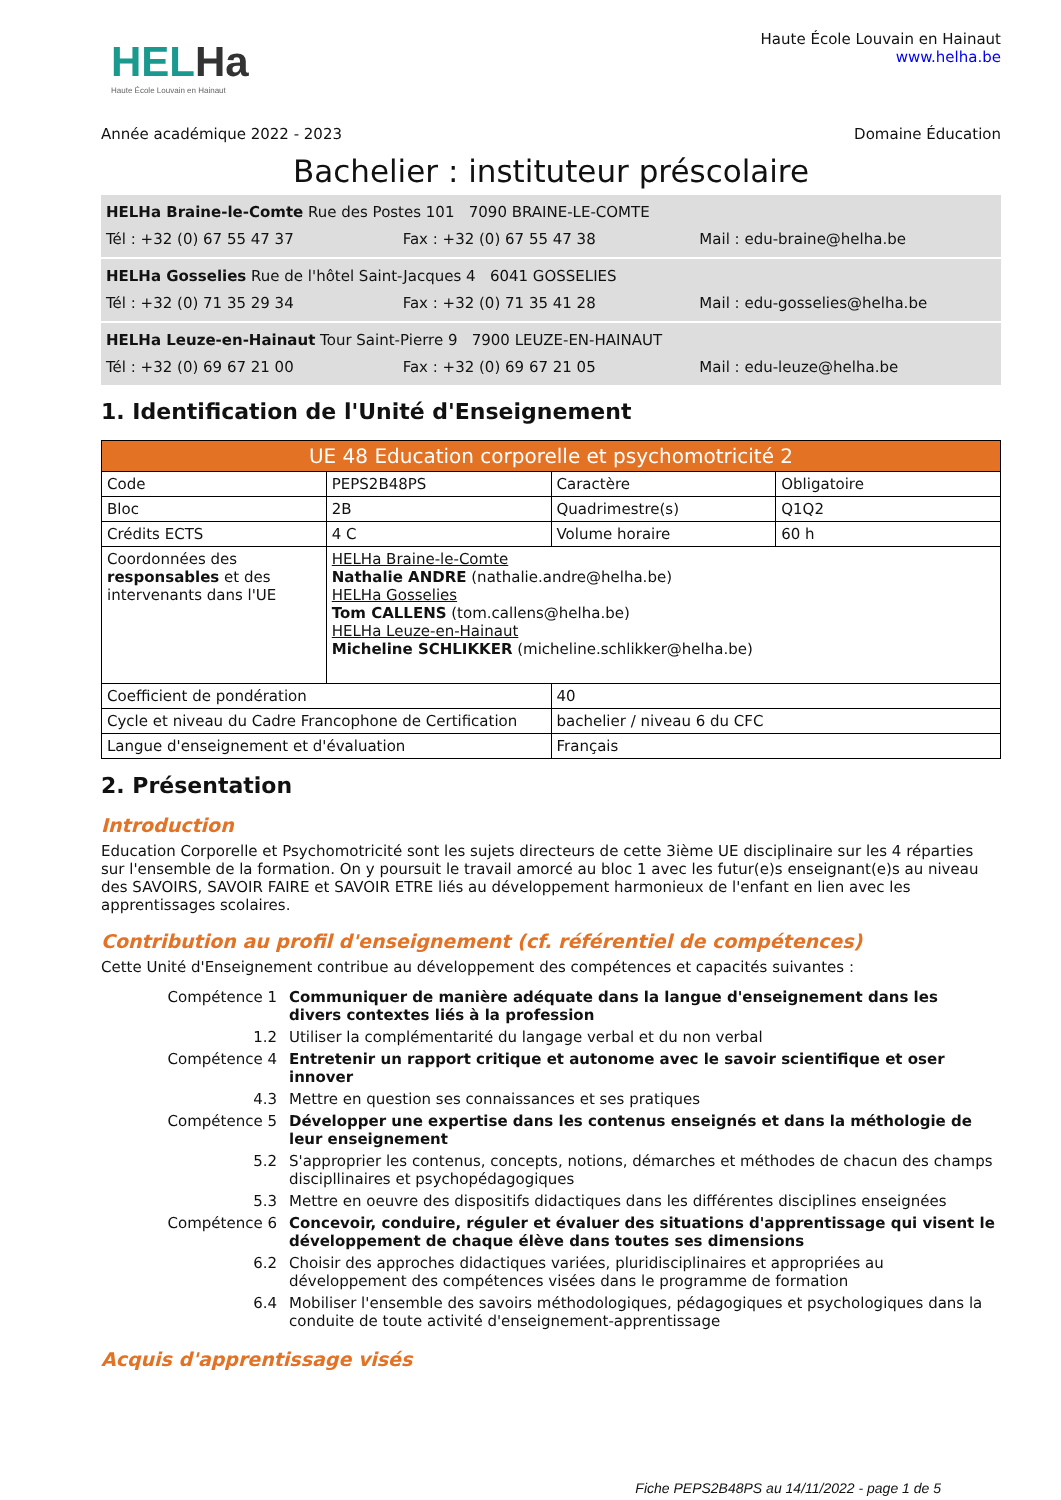HELHa
Haute École Louvain en Hainaut
Haute École Louvain en Hainaut
www.helha.be
Année académique 2022 - 2023 Domaine Éducation
Bachelier : instituteur préscolaire
HELHa Braine-le-Comte Rue des Postes 101 7090 BRAINE-LE-COMTE
Tél : +32 (0) 67 55 47 37 Fax : +32 (0) 67 55 47 38 Mail : edu-braine@helha.be
HELHa Gosselies Rue de l'hôtel Saint-Jacques 4 6041 GOSSELIES
Tél : +32 (0) 71 35 29 34 Fax : +32 (0) 71 35 41 28 Mail : edu-gosselies@helha.be
HELHa Leuze-en-Hainaut Tour Saint-Pierre 9 7900 LEUZE-EN-HAINAUT
Tél : +32 (0) 69 67 21 00 Fax : +32 (0) 69 67 21 05 Mail : edu-leuze@helha.be
1. Identification de l'Unité d'Enseignement
| UE 48 Education corporelle et psychomotricité 2 | | | |
| Code | PEPS2B48PS | Caractère | Obligatoire |
| Bloc | 2B | Quadrimestre(s) | Q1Q2 |
| Crédits ECTS | 4 C | Volume horaire | 60 h |
| Coordonnées des responsables et des intervenants dans l'UE | HELHa Braine-le-Comte Nathalie ANDRE (nathalie.andre@helha.be) HELHa Gosselies Tom CALLENS (tom.callens@helha.be) HELHa Leuze-en-Hainaut Micheline SCHLIKKER (micheline.schlikker@helha.be) | | |
| Coefficient de pondération | | 40 | |
| Cycle et niveau du Cadre Francophone de Certification | | bachelier / niveau 6 du CFC | |
| Langue d'enseignement et d'évaluation | | Français | |
2. Présentation
Introduction
Education Corporelle et Psychomotricité sont les sujets directeurs de cette 3ième UE disciplinaire sur les 4 réparties sur l'ensemble de la formation. On y poursuit le travail amorcé au bloc 1 avec les futur(e)s enseignant(e)s au niveau des SAVOIRS, SAVOIR FAIRE et SAVOIR ETRE liés au développement harmonieux de l'enfant en lien avec les apprentissages scolaires.
Contribution au profil d'enseignement (cf. référentiel de compétences)
Cette Unité d'Enseignement contribue au développement des compétences et capacités suivantes :
| Compétence 1 | Communiquer de manière adéquate dans la langue d'enseignement dans les divers contextes liés à la profession |
| 1.2 | Utiliser la complémentarité du langage verbal et du non verbal |
| Compétence 4 | Entretenir un rapport critique et autonome avec le savoir scientifique et oser innover |
| 4.3 | Mettre en question ses connaissances et ses pratiques |
| Compétence 5 | Développer une expertise dans les contenus enseignés et dans la méthologie de leur enseignement |
| 5.2 | S'approprier les contenus, concepts, notions, démarches et méthodes de chacun des champs discipllinaires et psychopédagogiques |
| 5.3 | Mettre en oeuvre des dispositifs didactiques dans les différentes disciplines enseignées |
| Compétence 6 | Concevoir, conduire, réguler et évaluer des situations d'apprentissage qui visent le développement de chaque élève dans toutes ses dimensions |
| 6.2 | Choisir des approches didactiques variées, pluridisciplinaires et appropriées au développement des compétences visées dans le programme de formation |
| 6.4 | Mobiliser l'ensemble des savoirs méthodologiques, pédagogiques et psychologiques dans la conduite de toute activité d'enseignement-apprentissage |
Acquis d'apprentissage visés
Fiche PEPS2B48PS au 14/11/2022 - page 1 de 5